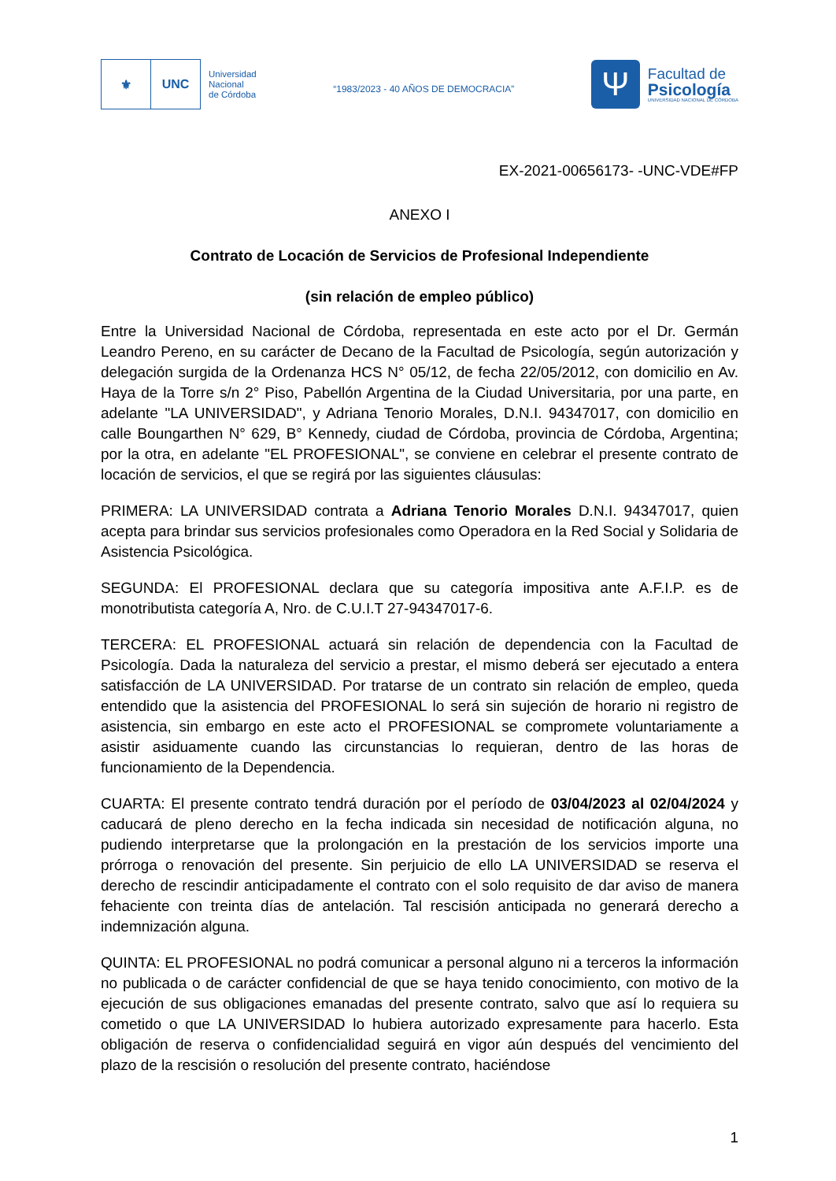⚜ UNC
Universidad
Nacional
de Córdoba
“1983/2023 - 40 AÑOS DE DEMOCRACIA”
Ψ
Facultad de
Psicología
UNIVERSIDAD NACIONAL DE CÓRDOBA
EX-2021-00656173- -UNC-VDE#FP
ANEXO I
Contrato de Locación de Servicios de Profesional Independiente
(sin relación de empleo público)
Entre la Universidad Nacional de Córdoba, representada en este acto por el Dr. Germán Leandro Pereno, en su carácter de Decano de la Facultad de Psicología, según autorización y delegación surgida de la Ordenanza HCS N° 05/12, de fecha 22/05/2012, con domicilio en Av. Haya de la Torre s/n 2° Piso, Pabellón Argentina de la Ciudad Universitaria, por una parte, en adelante "LA UNIVERSIDAD", y Adriana Tenorio Morales, D.N.I. 94347017, con domicilio en calle Boungarthen N° 629, B° Kennedy, ciudad de Córdoba, provincia de Córdoba, Argentina; por la otra, en adelante "EL PROFESIONAL", se conviene en celebrar el presente contrato de locación de servicios, el que se regirá por las siguientes cláusulas:
PRIMERA: LA UNIVERSIDAD contrata a Adriana Tenorio Morales D.N.I. 94347017, quien acepta para brindar sus servicios profesionales como Operadora en la Red Social y Solidaria de Asistencia Psicológica.
SEGUNDA: El PROFESIONAL declara que su categoría impositiva ante A.F.I.P. es de monotributista categoría A, Nro. de C.U.I.T 27-94347017-6.
TERCERA: EL PROFESIONAL actuará sin relación de dependencia con la Facultad de Psicología. Dada la naturaleza del servicio a prestar, el mismo deberá ser ejecutado a entera satisfacción de LA UNIVERSIDAD. Por tratarse de un contrato sin relación de empleo, queda entendido que la asistencia del PROFESIONAL lo será sin sujeción de horario ni registro de asistencia, sin embargo en este acto el PROFESIONAL se compromete voluntariamente a asistir asiduamente cuando las circunstancias lo requieran, dentro de las horas de funcionamiento de la Dependencia.
CUARTA: El presente contrato tendrá duración por el período de 03/04/2023 al 02/04/2024 y caducará de pleno derecho en la fecha indicada sin necesidad de notificación alguna, no pudiendo interpretarse que la prolongación en la prestación de los servicios importe una prórroga o renovación del presente. Sin perjuicio de ello LA UNIVERSIDAD se reserva el derecho de rescindir anticipadamente el contrato con el solo requisito de dar aviso de manera fehaciente con treinta días de antelación. Tal rescisión anticipada no generará derecho a indemnización alguna.
QUINTA: EL PROFESIONAL no podrá comunicar a personal alguno ni a terceros la información no publicada o de carácter confidencial de que se haya tenido conocimiento, con motivo de la ejecución de sus obligaciones emanadas del presente contrato, salvo que así lo requiera su cometido o que LA UNIVERSIDAD lo hubiera autorizado expresamente para hacerlo. Esta obligación de reserva o confidencialidad seguirá en vigor aún después del vencimiento del plazo de la rescisión o resolución del presente contrato, haciéndose
1